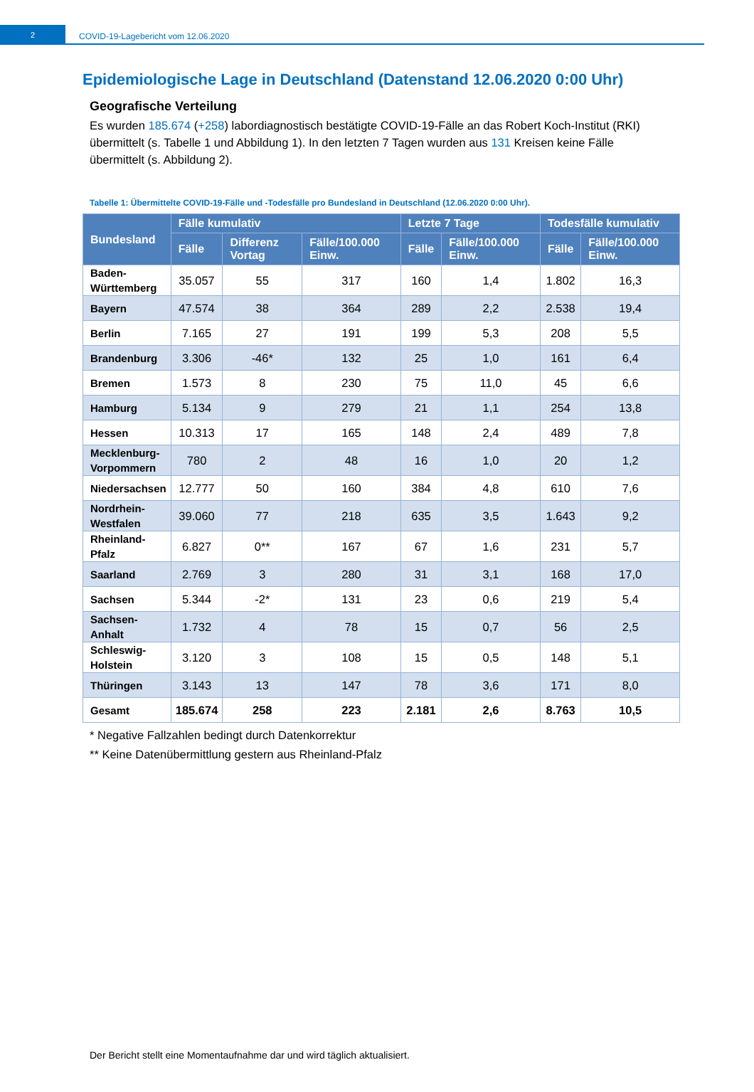2
COVID-19-Lagebericht vom 12.06.2020
Epidemiologische Lage in Deutschland (Datenstand 12.06.2020 0:00 Uhr)
Geografische Verteilung
Es wurden 185.674 (+258) labordiagnostisch bestätigte COVID-19-Fälle an das Robert Koch-Institut (RKI) übermittelt (s. Tabelle 1 und Abbildung 1). In den letzten 7 Tagen wurden aus 131 Kreisen keine Fälle übermittelt (s. Abbildung 2).
Tabelle 1: Übermittelte COVID-19-Fälle und -Todesfälle pro Bundesland in Deutschland (12.06.2020 0:00 Uhr).
| Bundesland | Fälle kumulativ | | | Letzte 7 Tage | | Todesfälle kumulativ | |
| --- | --- | --- | --- | --- | --- | --- | --- |
| | Fälle | Differenz Vortag | Fälle/100.000 Einw. | Fälle | Fälle/100.000 Einw. | Fälle | Fälle/100.000 Einw. |
| Baden- Württemberg | 35.057 | 55 | 317 | 160 | 1,4 | 1.802 | 16,3 |
| Bayern | 47.574 | 38 | 364 | 289 | 2,2 | 2.538 | 19,4 |
| Berlin | 7.165 | 27 | 191 | 199 | 5,3 | 208 | 5,5 |
| Brandenburg | 3.306 | -46* | 132 | 25 | 1,0 | 161 | 6,4 |
| Bremen | 1.573 | 8 | 230 | 75 | 11,0 | 45 | 6,6 |
| Hamburg | 5.134 | 9 | 279 | 21 | 1,1 | 254 | 13,8 |
| Hessen | 10.313 | 17 | 165 | 148 | 2,4 | 489 | 7,8 |
| Mecklenburg- Vorpommern | 780 | 2 | 48 | 16 | 1,0 | 20 | 1,2 |
| Niedersachsen | 12.777 | 50 | 160 | 384 | 4,8 | 610 | 7,6 |
| Nordrhein- Westfalen | 39.060 | 77 | 218 | 635 | 3,5 | 1.643 | 9,2 |
| Rheinland- Pfalz | 6.827 | 0** | 167 | 67 | 1,6 | 231 | 5,7 |
| Saarland | 2.769 | 3 | 280 | 31 | 3,1 | 168 | 17,0 |
| Sachsen | 5.344 | -2* | 131 | 23 | 0,6 | 219 | 5,4 |
| Sachsen- Anhalt | 1.732 | 4 | 78 | 15 | 0,7 | 56 | 2,5 |
| Schleswig- Holstein | 3.120 | 3 | 108 | 15 | 0,5 | 148 | 5,1 |
| Thüringen | 3.143 | 13 | 147 | 78 | 3,6 | 171 | 8,0 |
| Gesamt | 185.674 | 258 | 223 | 2.181 | 2,6 | 8.763 | 10,5 |
* Negative Fallzahlen bedingt durch Datenkorrektur
** Keine Datenübermittlung gestern aus Rheinland-Pfalz
Der Bericht stellt eine Momentaufnahme dar und wird täglich aktualisiert.